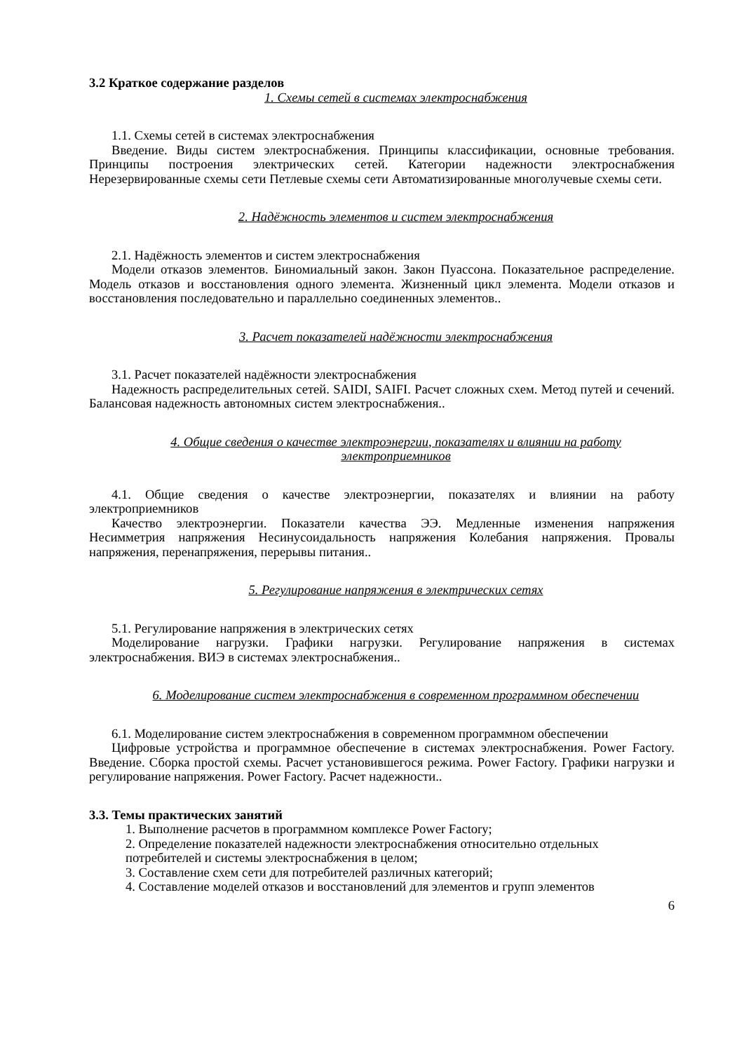3.2 Краткое содержание разделов
1. Схемы сетей в системах электроснабжения
1.1. Схемы сетей в системах электроснабжения
Введение. Виды систем электроснабжения. Принципы классификации, основные требования. Принципы построения электрических сетей. Категории надежности электроснабжения Нерезервированные схемы сети Петлевые схемы сети Автоматизированные многолучевые схемы сети.
2. Надёжность элементов и систем электроснабжения
2.1. Надёжность элементов и систем электроснабжения
Модели отказов элементов. Биномиальный закон. Закон Пуассона. Показательное распределение. Модель отказов и восстановления одного элемента. Жизненный цикл элемента. Модели отказов и восстановления последовательно и параллельно соединенных элементов..
3. Расчет показателей надёжности электроснабжения
3.1. Расчет показателей надёжности электроснабжения
Надежность распределительных сетей. SAIDI, SAIFI. Расчет сложных схем. Метод путей и сечений. Балансовая надежность автономных систем электроснабжения..
4. Общие сведения о качестве электроэнергии, показателях и влиянии на работу электроприемников
4.1. Общие сведения о качестве электроэнергии, показателях и влиянии на работу электроприемников
Качество электроэнергии. Показатели качества ЭЭ. Медленные изменения напряжения Несимметрия напряжения Несинусоидальность напряжения Колебания напряжения. Провалы напряжения, перенапряжения, перерывы питания..
5. Регулирование напряжения в электрических сетях
5.1. Регулирование напряжения в электрических сетях
Моделирование нагрузки. Графики нагрузки. Регулирование напряжения в системах электроснабжения. ВИЭ в системах электроснабжения..
6. Моделирование систем электроснабжения в современном программном обеспечении
6.1. Моделирование систем электроснабжения в современном программном обеспечении
Цифровые устройства и программное обеспечение в системах электроснабжения. Power Factory. Введение. Сборка простой схемы. Расчет установившегося режима. Power Factory. Графики нагрузки и регулирование напряжения. Power Factory. Расчет надежности..
3.3. Темы практических занятий
1. Выполнение расчетов в программном комплексе Power Factory;
2. Определение показателей надежности электроснабжения относительно отдельных потребителей и системы электроснабжения в целом;
3. Составление схем сети для потребителей различных категорий;
4. Составление моделей отказов и восстановлений для элементов и групп элементов
6